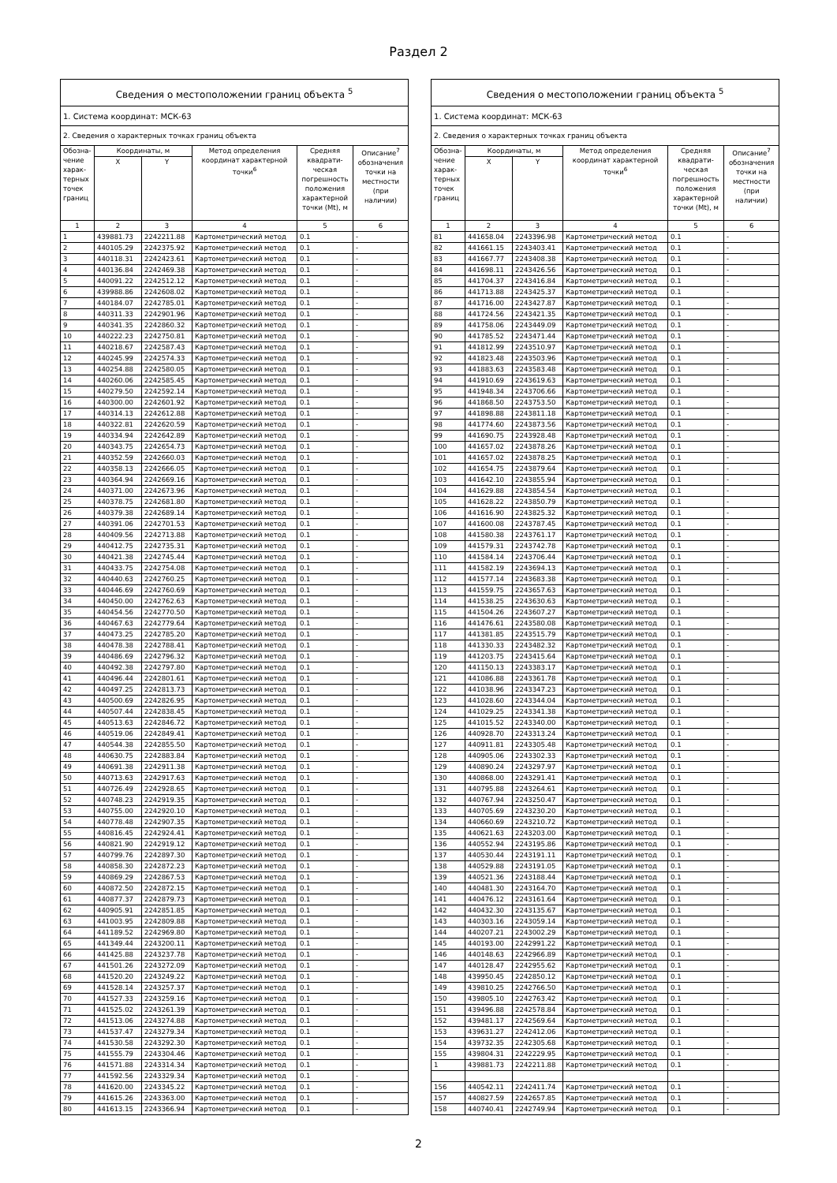Раздел 2
| Сведения о местоположении границ объекта <sup>5</sup> | | | | | |
| 1. Система координат: МСК-63 | | | | | |
| 2. Сведения о характерных точках границ объекта | | | | | |
| Обозна-чение харак-терных точек границ | Координаты, м | | Метод определения координат характерной точки<sup>6</sup> | Средняя квадрати-ческая погрешность положения характерной точки (Mt), м | Описание<sup>7</sup> обозначения точки на местности (при наличии) |
| | X | Y | | | |
| 1 | 2 | 3 | 4 | 5 | 6 |
| 1 | 439881.73 | 2242211.88 | Картометрический метод | 0.1 | - |
| 2 | 440105.29 | 2242375.92 | Картометрический метод | 0.1 | - |
| 3 | 440118.31 | 2242423.61 | Картометрический метод | 0.1 | - |
| 4 | 440136.84 | 2242469.38 | Картометрический метод | 0.1 | - |
| 5 | 440091.22 | 2242512.12 | Картометрический метод | 0.1 | - |
| 6 | 439988.86 | 2242608.02 | Картометрический метод | 0.1 | - |
| 7 | 440184.07 | 2242785.01 | Картометрический метод | 0.1 | - |
| 8 | 440311.33 | 2242901.96 | Картометрический метод | 0.1 | - |
| 9 | 440341.35 | 2242860.32 | Картометрический метод | 0.1 | - |
| 10 | 440222.23 | 2242750.81 | Картометрический метод | 0.1 | - |
| 11 | 440218.67 | 2242587.43 | Картометрический метод | 0.1 | - |
| 12 | 440245.99 | 2242574.33 | Картометрический метод | 0.1 | - |
| 13 | 440254.88 | 2242580.05 | Картометрический метод | 0.1 | - |
| 14 | 440260.06 | 2242585.45 | Картометрический метод | 0.1 | - |
| 15 | 440279.50 | 2242592.14 | Картометрический метод | 0.1 | - |
| 16 | 440300.00 | 2242601.92 | Картометрический метод | 0.1 | - |
| 17 | 440314.13 | 2242612.88 | Картометрический метод | 0.1 | - |
| 18 | 440322.81 | 2242620.59 | Картометрический метод | 0.1 | - |
| 19 | 440334.94 | 2242642.89 | Картометрический метод | 0.1 | - |
| 20 | 440343.75 | 2242654.73 | Картометрический метод | 0.1 | - |
| 21 | 440352.59 | 2242660.03 | Картометрический метод | 0.1 | - |
| 22 | 440358.13 | 2242666.05 | Картометрический метод | 0.1 | - |
| 23 | 440364.94 | 2242669.16 | Картометрический метод | 0.1 | - |
| 24 | 440371.00 | 2242673.96 | Картометрический метод | 0.1 | - |
| 25 | 440378.75 | 2242681.80 | Картометрический метод | 0.1 | - |
| 26 | 440379.38 | 2242689.14 | Картометрический метод | 0.1 | - |
| 27 | 440391.06 | 2242701.53 | Картометрический метод | 0.1 | - |
| 28 | 440409.56 | 2242713.88 | Картометрический метод | 0.1 | - |
| 29 | 440412.75 | 2242735.31 | Картометрический метод | 0.1 | - |
| 30 | 440421.38 | 2242745.44 | Картометрический метод | 0.1 | - |
| 31 | 440433.75 | 2242754.08 | Картометрический метод | 0.1 | - |
| 32 | 440440.63 | 2242760.25 | Картометрический метод | 0.1 | - |
| 33 | 440446.69 | 2242760.69 | Картометрический метод | 0.1 | - |
| 34 | 440450.00 | 2242762.63 | Картометрический метод | 0.1 | - |
| 35 | 440454.56 | 2242770.50 | Картометрический метод | 0.1 | - |
| 36 | 440467.63 | 2242779.64 | Картометрический метод | 0.1 | - |
| 37 | 440473.25 | 2242785.20 | Картометрический метод | 0.1 | - |
| 38 | 440478.38 | 2242788.41 | Картометрический метод | 0.1 | - |
| 39 | 440486.69 | 2242796.32 | Картометрический метод | 0.1 | - |
| 40 | 440492.38 | 2242797.80 | Картометрический метод | 0.1 | - |
| 41 | 440496.44 | 2242801.61 | Картометрический метод | 0.1 | - |
| 42 | 440497.25 | 2242813.73 | Картометрический метод | 0.1 | - |
| 43 | 440500.69 | 2242826.95 | Картометрический метод | 0.1 | - |
| 44 | 440507.44 | 2242838.45 | Картометрический метод | 0.1 | - |
| 45 | 440513.63 | 2242846.72 | Картометрический метод | 0.1 | - |
| 46 | 440519.06 | 2242849.41 | Картометрический метод | 0.1 | - |
| 47 | 440544.38 | 2242855.50 | Картометрический метод | 0.1 | - |
| 48 | 440630.75 | 2242883.84 | Картометрический метод | 0.1 | - |
| 49 | 440691.38 | 2242911.38 | Картометрический метод | 0.1 | - |
| 50 | 440713.63 | 2242917.63 | Картометрический метод | 0.1 | - |
| 51 | 440726.49 | 2242928.65 | Картометрический метод | 0.1 | - |
| 52 | 440748.23 | 2242919.35 | Картометрический метод | 0.1 | - |
| 53 | 440755.00 | 2242920.10 | Картометрический метод | 0.1 | - |
| 54 | 440778.48 | 2242907.35 | Картометрический метод | 0.1 | - |
| 55 | 440816.45 | 2242924.41 | Картометрический метод | 0.1 | - |
| 56 | 440821.90 | 2242919.12 | Картометрический метод | 0.1 | - |
| 57 | 440799.76 | 2242897.30 | Картометрический метод | 0.1 | - |
| 58 | 440858.30 | 2242872.23 | Картометрический метод | 0.1 | - |
| 59 | 440869.29 | 2242867.53 | Картометрический метод | 0.1 | - |
| 60 | 440872.50 | 2242872.15 | Картометрический метод | 0.1 | - |
| 61 | 440877.37 | 2242879.73 | Картометрический метод | 0.1 | - |
| 62 | 440905.91 | 2242851.85 | Картометрический метод | 0.1 | - |
| 63 | 441003.95 | 2242809.88 | Картометрический метод | 0.1 | - |
| 64 | 441189.52 | 2242969.80 | Картометрический метод | 0.1 | - |
| 65 | 441349.44 | 2243200.11 | Картометрический метод | 0.1 | - |
| 66 | 441425.88 | 2243237.78 | Картометрический метод | 0.1 | - |
| 67 | 441501.26 | 2243272.09 | Картометрический метод | 0.1 | - |
| 68 | 441520.20 | 2243249.22 | Картометрический метод | 0.1 | - |
| 69 | 441528.14 | 2243257.37 | Картометрический метод | 0.1 | - |
| 70 | 441527.33 | 2243259.16 | Картометрический метод | 0.1 | - |
| 71 | 441525.02 | 2243261.39 | Картометрический метод | 0.1 | - |
| 72 | 441513.06 | 2243274.88 | Картометрический метод | 0.1 | - |
| 73 | 441537.47 | 2243279.34 | Картометрический метод | 0.1 | - |
| 74 | 441530.58 | 2243292.30 | Картометрический метод | 0.1 | - |
| 75 | 441555.79 | 2243304.46 | Картометрический метод | 0.1 | - |
| 76 | 441571.88 | 2243314.34 | Картометрический метод | 0.1 | - |
| 77 | 441592.56 | 2243329.34 | Картометрический метод | 0.1 | - |
| 78 | 441620.00 | 2243345.22 | Картометрический метод | 0.1 | - |
| 79 | 441615.26 | 2243363.00 | Картометрический метод | 0.1 | - |
| 80 | 441613.15 | 2243366.94 | Картометрический метод | 0.1 | - |
| Сведения о местоположении границ объекта <sup>5</sup> | | | | | |
| 1. Система координат: МСК-63 | | | | | |
| 2. Сведения о характерных точках границ объекта | | | | | |
| Обозна-чение харак-терных точек границ | Координаты, м | | Метод определения координат характерной точки<sup>6</sup> | Средняя квадрати-ческая погрешность положения характерной точки (Mt), м | Описание<sup>7</sup> обозначения точки на местности (при наличии) |
| | X | Y | | | |
| 1 | 2 | 3 | 4 | 5 | 6 |
| 81 | 441658.04 | 2243396.98 | Картометрический метод | 0.1 | - |
| 82 | 441661.15 | 2243403.41 | Картометрический метод | 0.1 | - |
| 83 | 441667.77 | 2243408.38 | Картометрический метод | 0.1 | - |
| 84 | 441698.11 | 2243426.56 | Картометрический метод | 0.1 | - |
| 85 | 441704.37 | 2243416.84 | Картометрический метод | 0.1 | - |
| 86 | 441713.88 | 2243425.37 | Картометрический метод | 0.1 | - |
| 87 | 441716.00 | 2243427.87 | Картометрический метод | 0.1 | - |
| 88 | 441724.56 | 2243421.35 | Картометрический метод | 0.1 | - |
| 89 | 441758.06 | 2243449.09 | Картометрический метод | 0.1 | - |
| 90 | 441785.52 | 2243471.44 | Картометрический метод | 0.1 | - |
| 91 | 441812.99 | 2243510.97 | Картометрический метод | 0.1 | - |
| 92 | 441823.48 | 2243503.96 | Картометрический метод | 0.1 | - |
| 93 | 441883.63 | 2243583.48 | Картометрический метод | 0.1 | - |
| 94 | 441910.69 | 2243619.63 | Картометрический метод | 0.1 | - |
| 95 | 441948.34 | 2243706.66 | Картометрический метод | 0.1 | - |
| 96 | 441868.50 | 2243753.50 | Картометрический метод | 0.1 | - |
| 97 | 441898.88 | 2243811.18 | Картометрический метод | 0.1 | - |
| 98 | 441774.60 | 2243873.56 | Картометрический метод | 0.1 | - |
| 99 | 441690.75 | 2243928.48 | Картометрический метод | 0.1 | - |
| 100 | 441657.02 | 2243878.26 | Картометрический метод | 0.1 | - |
| 101 | 441657.02 | 2243878.25 | Картометрический метод | 0.1 | - |
| 102 | 441654.75 | 2243879.64 | Картометрический метод | 0.1 | - |
| 103 | 441642.10 | 2243855.94 | Картометрический метод | 0.1 | - |
| 104 | 441629.88 | 2243854.54 | Картометрический метод | 0.1 | - |
| 105 | 441628.22 | 2243850.79 | Картометрический метод | 0.1 | - |
| 106 | 441616.90 | 2243825.32 | Картометрический метод | 0.1 | - |
| 107 | 441600.08 | 2243787.45 | Картометрический метод | 0.1 | - |
| 108 | 441580.38 | 2243761.17 | Картометрический метод | 0.1 | - |
| 109 | 441579.31 | 2243742.78 | Картометрический метод | 0.1 | - |
| 110 | 441584.14 | 2243706.44 | Картометрический метод | 0.1 | - |
| 111 | 441582.19 | 2243694.13 | Картометрический метод | 0.1 | - |
| 112 | 441577.14 | 2243683.38 | Картометрический метод | 0.1 | - |
| 113 | 441559.75 | 2243657.63 | Картометрический метод | 0.1 | - |
| 114 | 441538.25 | 2243630.63 | Картометрический метод | 0.1 | - |
| 115 | 441504.26 | 2243607.27 | Картометрический метод | 0.1 | - |
| 116 | 441476.61 | 2243580.08 | Картометрический метод | 0.1 | - |
| 117 | 441381.85 | 2243515.79 | Картометрический метод | 0.1 | - |
| 118 | 441330.33 | 2243482.32 | Картометрический метод | 0.1 | - |
| 119 | 441203.75 | 2243415.64 | Картометрический метод | 0.1 | - |
| 120 | 441150.13 | 2243383.17 | Картометрический метод | 0.1 | - |
| 121 | 441086.88 | 2243361.78 | Картометрический метод | 0.1 | - |
| 122 | 441038.96 | 2243347.23 | Картометрический метод | 0.1 | - |
| 123 | 441028.60 | 2243344.04 | Картометрический метод | 0.1 | - |
| 124 | 441029.25 | 2243341.38 | Картометрический метод | 0.1 | - |
| 125 | 441015.52 | 2243340.00 | Картометрический метод | 0.1 | - |
| 126 | 440928.70 | 2243313.24 | Картометрический метод | 0.1 | - |
| 127 | 440911.81 | 2243305.48 | Картометрический метод | 0.1 | - |
| 128 | 440905.06 | 2243302.33 | Картометрический метод | 0.1 | - |
| 129 | 440890.24 | 2243297.97 | Картометрический метод | 0.1 | - |
| 130 | 440868.00 | 2243291.41 | Картометрический метод | 0.1 | - |
| 131 | 440795.88 | 2243264.61 | Картометрический метод | 0.1 | - |
| 132 | 440767.94 | 2243250.47 | Картометрический метод | 0.1 | - |
| 133 | 440705.69 | 2243230.20 | Картометрический метод | 0.1 | - |
| 134 | 440660.69 | 2243210.72 | Картометрический метод | 0.1 | - |
| 135 | 440621.63 | 2243203.00 | Картометрический метод | 0.1 | - |
| 136 | 440552.94 | 2243195.86 | Картометрический метод | 0.1 | - |
| 137 | 440530.44 | 2243191.11 | Картометрический метод | 0.1 | - |
| 138 | 440529.88 | 2243191.05 | Картометрический метод | 0.1 | - |
| 139 | 440521.36 | 2243188.44 | Картометрический метод | 0.1 | - |
| 140 | 440481.30 | 2243164.70 | Картометрический метод | 0.1 | - |
| 141 | 440476.12 | 2243161.64 | Картометрический метод | 0.1 | - |
| 142 | 440432.30 | 2243135.67 | Картометрический метод | 0.1 | - |
| 143 | 440303.16 | 2243059.14 | Картометрический метод | 0.1 | - |
| 144 | 440207.21 | 2243002.29 | Картометрический метод | 0.1 | - |
| 145 | 440193.00 | 2242991.22 | Картометрический метод | 0.1 | - |
| 146 | 440148.63 | 2242966.89 | Картометрический метод | 0.1 | - |
| 147 | 440128.47 | 2242955.62 | Картометрический метод | 0.1 | - |
| 148 | 439950.45 | 2242850.12 | Картометрический метод | 0.1 | - |
| 149 | 439810.25 | 2242766.50 | Картометрический метод | 0.1 | - |
| 150 | 439805.10 | 2242763.42 | Картометрический метод | 0.1 | - |
| 151 | 439496.88 | 2242578.84 | Картометрический метод | 0.1 | - |
| 152 | 439481.17 | 2242569.64 | Картометрический метод | 0.1 | - |
| 153 | 439631.27 | 2242412.06 | Картометрический метод | 0.1 | - |
| 154 | 439732.35 | 2242305.68 | Картометрический метод | 0.1 | - |
| 155 | 439804.31 | 2242229.95 | Картометрический метод | 0.1 | - |
| 1 | 439881.73 | 2242211.88 | Картометрический метод | 0.1 | - |
| 156 | 440542.11 | 2242411.74 | Картометрический метод | 0.1 | - |
| 157 | 440827.59 | 2242657.85 | Картометрический метод | 0.1 | - |
| 158 | 440740.41 | 2242749.94 | Картометрический метод | 0.1 | - |
2